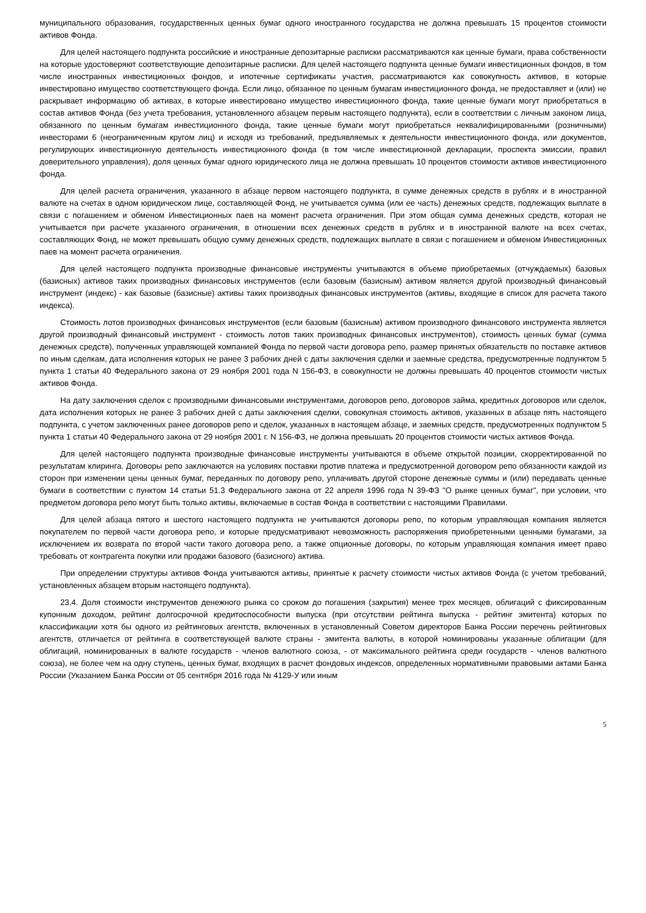муниципального образования, государственных ценных бумаг одного иностранного государства не должна превышать 15 процентов стоимости активов Фонда.
Для целей настоящего подпункта российские и иностранные депозитарные расписки рассматриваются как ценные бумаги, права собственности на которые удостоверяют соответствующие депозитарные расписки. Для целей настоящего подпункта ценные бумаги инвестиционных фондов, в том числе иностранных инвестиционных фондов, и ипотечные сертификаты участия, рассматриваются как совокупность активов, в которые инвестировано имущество соответствующего фонда. Если лицо, обязанное по ценным бумагам инвестиционного фонда, не предоставляет и (или) не раскрывает информацию об активах, в которые инвестировано имущество инвестиционного фонда, такие ценные бумаги могут приобретаться в состав активов Фонда (без учета требования, установленного абзацем первым настоящего подпункта), если в соответствии с личным законом лица, обязанного по ценным бумагам инвестиционного фонда, такие ценные бумаги могут приобретаться неквалифицированными (розничными) инвесторами 6 (неограниченным кругом лиц) и исходя из требований, предъявляемых к деятельности инвестиционного фонда, или документов, регулирующих инвестиционную деятельность инвестиционного фонда (в том числе инвестиционной декларации, проспекта эмиссии, правил доверительного управления), доля ценных бумаг одного юридического лица не должна превышать 10 процентов стоимости активов инвестиционного фонда.
Для целей расчета ограничения, указанного в абзаце первом настоящего подпункта, в сумме денежных средств в рублях и в иностранной валюте на счетах в одном юридическом лице, составляющей Фонд, не учитывается сумма (или ее часть) денежных средств, подлежащих выплате в связи с погашением и обменом Инвестиционных паев на момент расчета ограничения. При этом общая сумма денежных средств, которая не учитывается при расчете указанного ограничения, в отношении всех денежных средств в рублях и в иностранной валюте на всех счетах, составляющих Фонд, не может превышать общую сумму денежных средств, подлежащих выплате в связи с погашением и обменом Инвестиционных паев на момент расчета ограничения.
Для целей настоящего подпункта производные финансовые инструменты учитываются в объеме приобретаемых (отчуждаемых) базовых (базисных) активов таких производных финансовых инструментов (если базовым (базисным) активом является другой производный финансовый инструмент (индекс) - как базовые (базисные) активы таких производных финансовых инструментов (активы, входящие в список для расчета такого индекса).
Стоимость лотов производных финансовых инструментов (если базовым (базисным) активом производного финансового инструмента является другой производный финансовый инструмент - стоимость лотов таких производных финансовых инструментов), стоимость ценных бумаг (сумма денежных средств), полученных управляющей компанией Фонда по первой части договора репо, размер принятых обязательств по поставке активов по иным сделкам, дата исполнения которых не ранее 3 рабочих дней с даты заключения сделки и заемные средства, предусмотренные подпунктом 5 пункта 1 статьи 40 Федерального закона от 29 ноября 2001 года N 156-ФЗ, в совокупности не должны превышать 40 процентов стоимости чистых активов Фонда.
На дату заключения сделок с производными финансовыми инструментами, договоров репо, договоров займа, кредитных договоров или сделок, дата исполнения которых не ранее 3 рабочих дней с даты заключения сделки, совокупная стоимость активов, указанных в абзаце пять настоящего подпункта, с учетом заключенных ранее договоров репо и сделок, указанных в настоящем абзаце, и заемных средств, предусмотренных подпунктом 5 пункта 1 статьи 40 Федерального закона от 29 ноября 2001 г. N 156-ФЗ, не должна превышать 20 процентов стоимости чистых активов Фонда.
Для целей настоящего подпункта производные финансовые инструменты учитываются в объеме открытой позиции, скорректированной по результатам клиринга. Договоры репо заключаются на условиях поставки против платежа и предусмотренной договором репо обязанности каждой из сторон при изменении цены ценных бумаг, переданных по договору репо, уплачивать другой стороне денежные суммы и (или) передавать ценные бумаги в соответствии с пунктом 14 статьи 51.3 Федерального закона от 22 апреля 1996 года N 39-ФЗ "О рынке ценных бумаг", при условии, что предметом договора репо могут быть только активы, включаемые в состав Фонда в соответствии с настоящими Правилами.
Для целей абзаца пятого и шестого настоящего подпункта не учитываются договоры репо, по которым управляющая компания является покупателем по первой части договора репо, и которые предусматривают невозможность распоряжения приобретенными ценными бумагами, за исключением их возврата по второй части такого договора репо, а также опционные договоры, по которым управляющая компания имеет право требовать от контрагента покупки или продажи базового (базисного) актива.
При определении структуры активов Фонда учитываются активы, принятые к расчету стоимости чистых активов Фонда (с учетом требований, установленных абзацем вторым настоящего подпункта).
23.4. Доля стоимости инструментов денежного рынка со сроком до погашения (закрытия) менее трех месяцев, облигаций с фиксированным купонным доходом, рейтинг долгосрочной кредитоспособности выпуска (при отсутствии рейтинга выпуска - рейтинг эмитента) которых по классификации хотя бы одного из рейтинговых агентств, включенных в установленный Советом директоров Банка России перечень рейтинговых агентств, отличается от рейтинга в соответствующей валюте страны - эмитента валюты, в которой номинированы указанные облигации (для облигаций, номинированных в валюте государств - членов валютного союза, - от максимального рейтинга среди государств - членов валютного союза), не более чем на одну ступень, ценных бумаг, входящих в расчет фондовых индексов, определенных нормативными правовыми актами Банка России (Указанием Банка России от 05 сентября 2016 года № 4129-У или иным
5